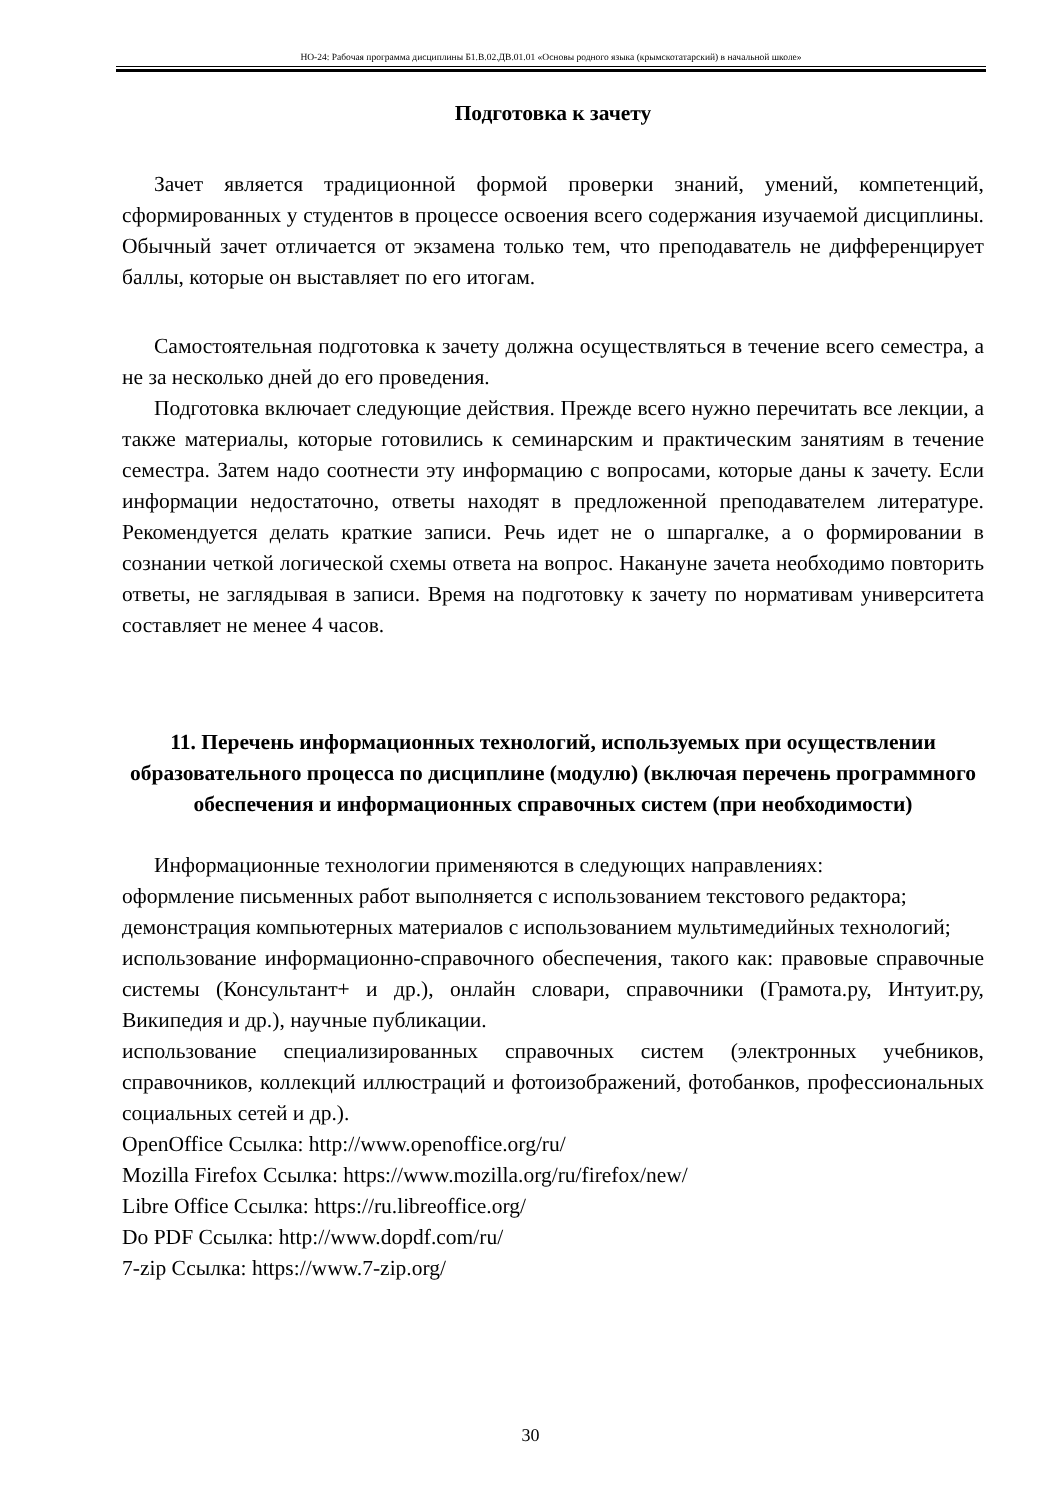НО-24: Рабочая программа дисциплины Б1.В.02.ДВ.01.01 «Основы родного языка (крымскотатарский) в начальной школе»
Подготовка к зачету
Зачет является традиционной формой проверки знаний, умений, компетенций, сформированных у студентов в процессе освоения всего содержания изучаемой дисциплины. Обычный зачет отличается от экзамена только тем, что преподаватель не дифференцирует баллы, которые он выставляет по его итогам.
Самостоятельная подготовка к зачету должна осуществляться в течение всего семестра, а не за несколько дней до его проведения.
Подготовка включает следующие действия. Прежде всего нужно перечитать все лекции, а также материалы, которые готовились к семинарским и практическим занятиям в течение семестра. Затем надо соотнести эту информацию с вопросами, которые даны к зачету. Если информации недостаточно, ответы находят в предложенной преподавателем литературе. Рекомендуется делать краткие записи. Речь идет не о шпаргалке, а о формировании в сознании четкой логической схемы ответа на вопрос. Накануне зачета необходимо повторить ответы, не заглядывая в записи. Время на подготовку к зачету по нормативам университета составляет не менее 4 часов.
11. Перечень информационных технологий, используемых при осуществлении образовательного процесса по дисциплине (модулю) (включая перечень программного обеспечения и информационных справочных систем (при необходимости)
Информационные технологии применяются в следующих направлениях:
оформление письменных работ выполняется с использованием текстового редактора;
демонстрация компьютерных материалов с использованием мультимедийных технологий;
использование информационно-справочного обеспечения, такого как: правовые справочные системы (Консультант+ и др.), онлайн словари, справочники (Грамота.ру, Интуит.ру, Википедия и др.), научные публикации.
использование специализированных справочных систем (электронных учебников, справочников, коллекций иллюстраций и фотоизображений, фотобанков, профессиональных социальных сетей и др.).
OpenOffice Ссылка: http://www.openoffice.org/ru/
Mozilla Firefox Ссылка: https://www.mozilla.org/ru/firefox/new/
Libre Office Ссылка: https://ru.libreoffice.org/
Do PDF Ссылка: http://www.dopdf.com/ru/
7-zip Ссылка: https://www.7-zip.org/
30